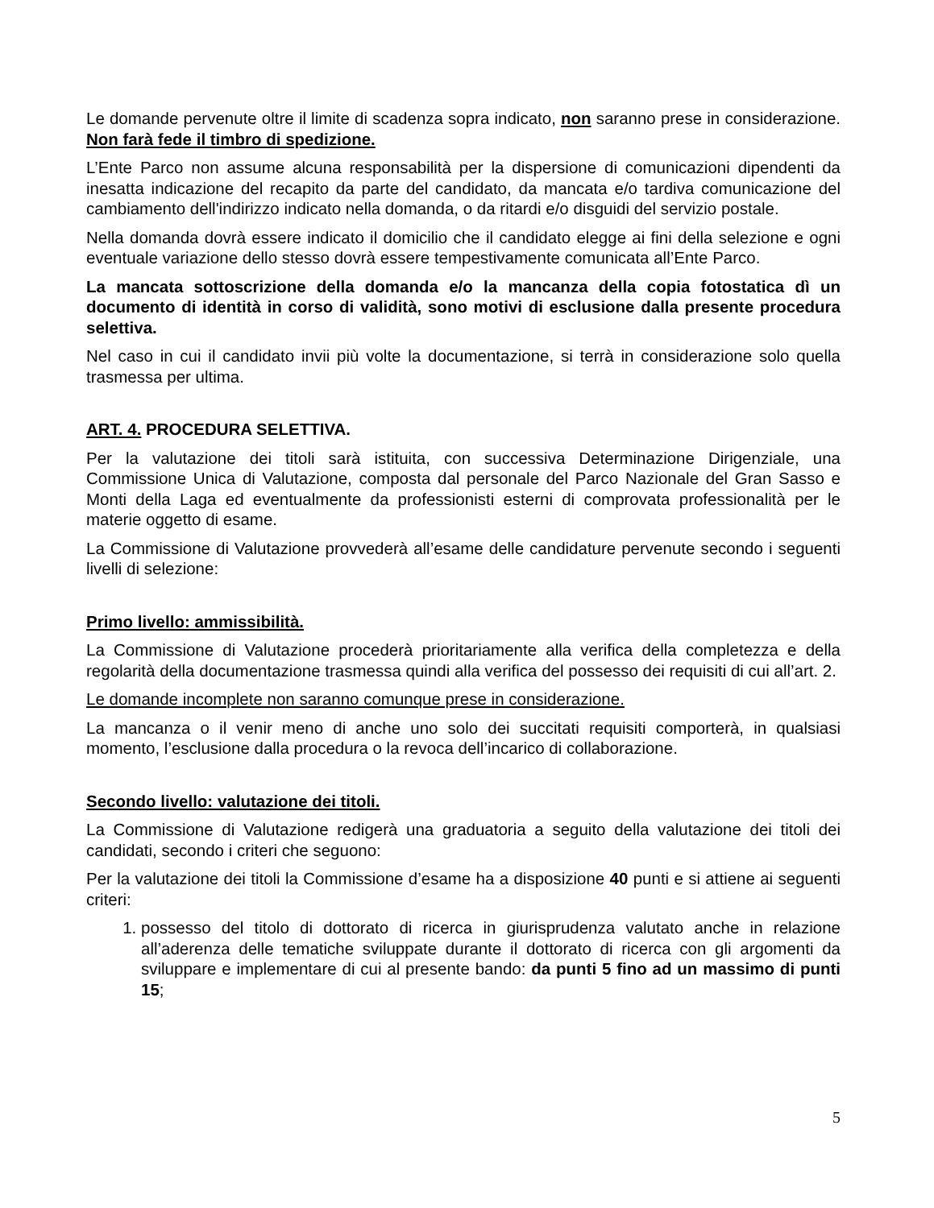Le domande pervenute oltre il limite di scadenza sopra indicato, non saranno prese in considerazione. Non farà fede il timbro di spedizione.
L’Ente Parco non assume alcuna responsabilità per la dispersione di comunicazioni dipendenti da inesatta indicazione del recapito da parte del candidato, da mancata e/o tardiva comunicazione del cambiamento dell'indirizzo indicato nella domanda, o da ritardi e/o disguidi del servizio postale.
Nella domanda dovrà essere indicato il domicilio che il candidato elegge ai fini della selezione e ogni eventuale variazione dello stesso dovrà essere tempestivamente comunicata all’Ente Parco.
La mancata sottoscrizione della domanda e/o la mancanza della copia fotostatica dì un documento di identità in corso di validità, sono motivi di esclusione dalla presente procedura selettiva.
Nel caso in cui il candidato invii più volte la documentazione, si terrà in considerazione solo quella trasmessa per ultima.
ART. 4. PROCEDURA SELETTIVA.
Per la valutazione dei titoli sarà istituita, con successiva Determinazione Dirigenziale, una Commissione Unica di Valutazione, composta dal personale del Parco Nazionale del Gran Sasso e Monti della Laga ed eventualmente da professionisti esterni di comprovata professionalità per le materie oggetto di esame.
La Commissione di Valutazione provvederà all’esame delle candidature pervenute secondo i seguenti livelli di selezione:
Primo livello: ammissibilità.
La Commissione di Valutazione procederà prioritariamente alla verifica della completezza e della regolarità della documentazione trasmessa quindi alla verifica del possesso dei requisiti di cui all’art. 2.
Le domande incomplete non saranno comunque prese in considerazione.
La mancanza o il venir meno di anche uno solo dei succitati requisiti comporterà, in qualsiasi momento, l’esclusione dalla procedura o la revoca dell’incarico di collaborazione.
Secondo livello: valutazione dei titoli.
La Commissione di Valutazione redigerà una graduatoria a seguito della valutazione dei titoli dei candidati, secondo i criteri che seguono:
Per la valutazione dei titoli la Commissione d’esame ha a disposizione 40 punti e si attiene ai seguenti criteri:
1. possesso del titolo di dottorato di ricerca in giurisprudenza valutato anche in relazione all’aderenza delle tematiche sviluppate durante il dottorato di ricerca con gli argomenti da sviluppare e implementare di cui al presente bando: da punti 5 fino ad un massimo di punti 15;
5